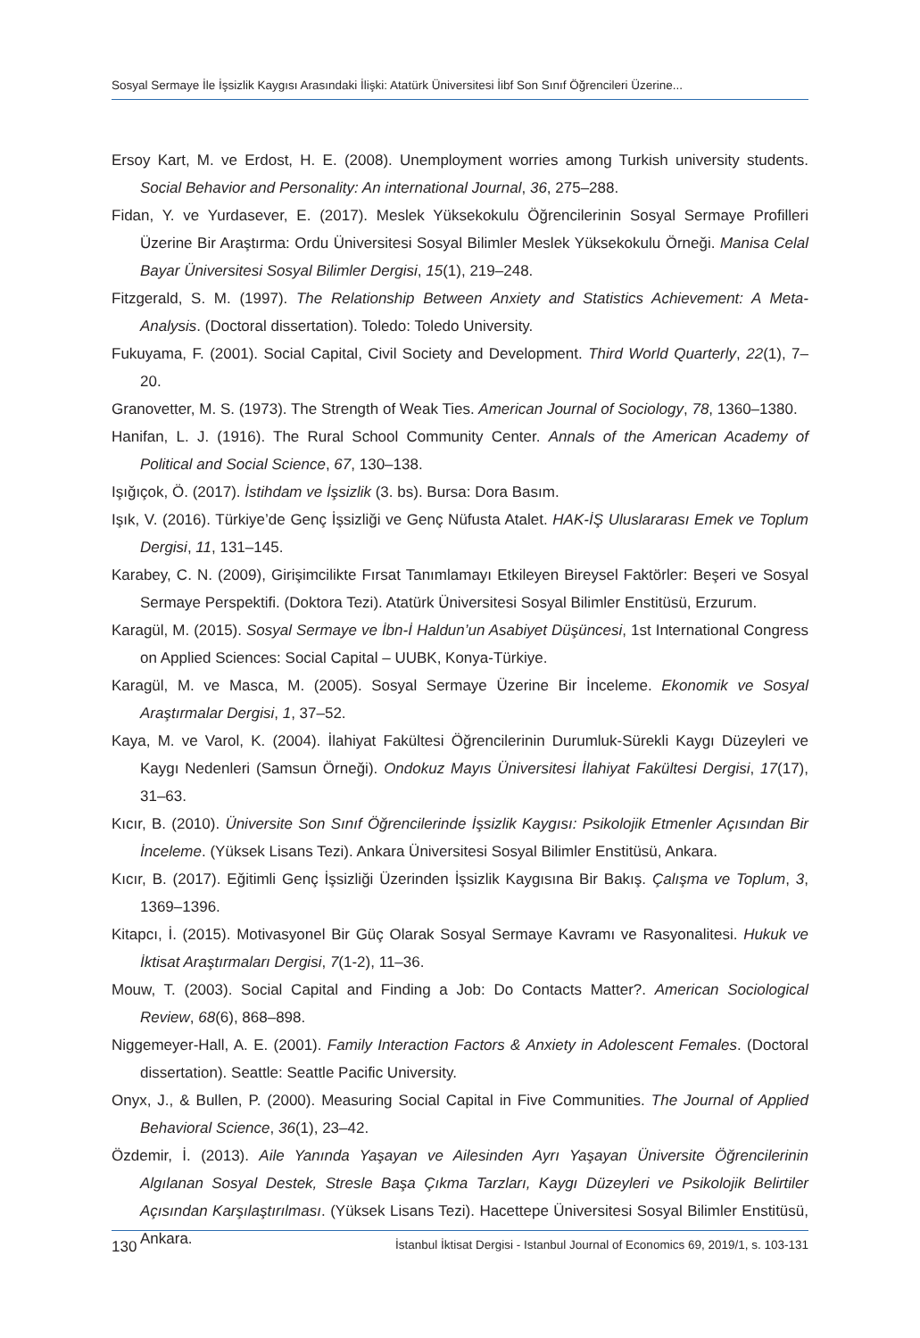Sosyal Sermaye İle İşsizlik Kaygısı Arasındaki İlişki: Atatürk Üniversitesi İibf Son Sınıf Öğrencileri Üzerine...
Ersoy Kart, M. ve Erdost, H. E. (2008). Unemployment worries among Turkish university students. Social Behavior and Personality: An international Journal, 36, 275–288.
Fidan, Y. ve Yurdasever, E. (2017). Meslek Yüksekokulu Öğrencilerinin Sosyal Sermaye Profilleri Üzerine Bir Araştırma: Ordu Üniversitesi Sosyal Bilimler Meslek Yüksekokulu Örneği. Manisa Celal Bayar Üniversitesi Sosyal Bilimler Dergisi, 15(1), 219–248.
Fitzgerald, S. M. (1997). The Relationship Between Anxiety and Statistics Achievement: A Meta-Analysis. (Doctoral dissertation). Toledo: Toledo University.
Fukuyama, F. (2001). Social Capital, Civil Society and Development. Third World Quarterly, 22(1), 7–20.
Granovetter, M. S. (1973). The Strength of Weak Ties. American Journal of Sociology, 78, 1360–1380.
Hanifan, L. J. (1916). The Rural School Community Center. Annals of the American Academy of Political and Social Science, 67, 130–138.
Işığıçok, Ö. (2017). İstihdam ve İşsizlik (3. bs). Bursa: Dora Basım.
Işık, V. (2016). Türkiye’de Genç İşsizliği ve Genç Nüfusta Atalet. HAK-İŞ Uluslararası Emek ve Toplum Dergisi, 11, 131–145.
Karabey, C. N. (2009), Girişimcilikte Fırsat Tanımlamayı Etkileyen Bireysel Faktörler: Beşeri ve Sosyal Sermaye Perspektifi. (Doktora Tezi). Atatürk Üniversitesi Sosyal Bilimler Enstitüsü, Erzurum.
Karagül, M. (2015). Sosyal Sermaye ve İbn-İ Haldun’un Asabiyet Düşüncesi, 1st International Congress on Applied Sciences: Social Capital – UUBK, Konya-Türkiye.
Karagül, M. ve Masca, M. (2005). Sosyal Sermaye Üzerine Bir İnceleme. Ekonomik ve Sosyal Araştırmalar Dergisi, 1, 37–52.
Kaya, M. ve Varol, K. (2004). İlahiyat Fakültesi Öğrencilerinin Durumluk-Sürekli Kaygı Düzeyleri ve Kaygı Nedenleri (Samsun Örneği). Ondokuz Mayıs Üniversitesi İlahiyat Fakültesi Dergisi, 17(17), 31–63.
Kıcır, B. (2010). Üniversite Son Sınıf Öğrencilerinde İşsizlik Kaygısı: Psikolojik Etmenler Açısından Bir İnceleme. (Yüksek Lisans Tezi). Ankara Üniversitesi Sosyal Bilimler Enstitüsü, Ankara.
Kıcır, B. (2017). Eğitimli Genç İşsizliği Üzerinden İşsizlik Kaygısına Bir Bakış. Çalışma ve Toplum, 3, 1369–1396.
Kitapcı, İ. (2015). Motivasyonel Bir Güç Olarak Sosyal Sermaye Kavramı ve Rasyonalitesi. Hukuk ve İktisat Araştırmaları Dergisi, 7(1-2), 11–36.
Mouw, T. (2003). Social Capital and Finding a Job: Do Contacts Matter?. American Sociological Review, 68(6), 868–898.
Niggemeyer-Hall, A. E. (2001). Family Interaction Factors & Anxiety in Adolescent Females. (Doctoral dissertation). Seattle: Seattle Pacific University.
Onyx, J., & Bullen, P. (2000). Measuring Social Capital in Five Communities. The Journal of Applied Behavioral Science, 36(1), 23–42.
Özdemir, İ. (2013). Aile Yanında Yaşayan ve Ailesinden Ayrı Yaşayan Üniversite Öğrencilerinin Algılanan Sosyal Destek, Stresle Başa Çıkma Tarzları, Kaygı Düzeyleri ve Psikolojik Belirtiler Açısından Karşılaştırılması. (Yüksek Lisans Tezi). Hacettepe Üniversitesi Sosyal Bilimler Enstitüsü, Ankara.
130 İstanbul İktisat Dergisi - Istanbul Journal of Economics 69, 2019/1, s. 103-131